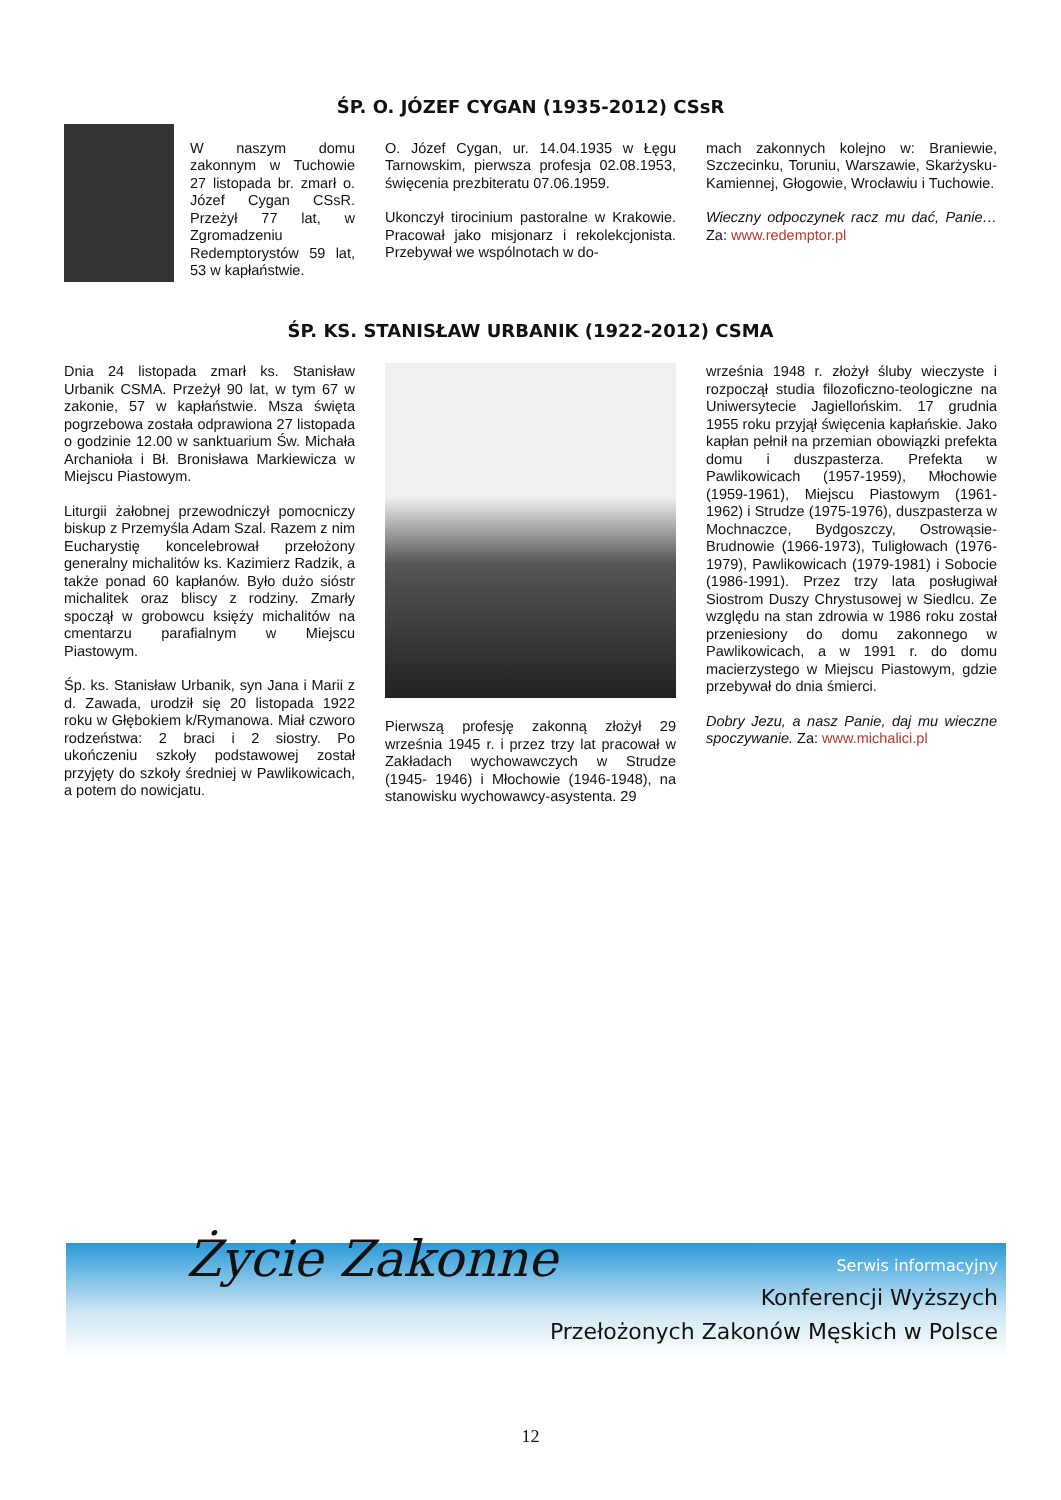ŚP. O. JÓZEF CYGAN (1935-2012) CSsR
W naszym domu zakonnym w Tuchowie 27 listopada br. zmarł o. Józef Cygan CSsR. Przeżył 77 lat, w Zgromadzeniu Redemptorystów 59 lat, 53 w kapłaństwie.
O. Józef Cygan, ur. 14.04.1935 w Łęgu Tarnowskim, pierwsza profesja 02.08.1953, święcenia prezbiteratu 07.06.1959.
Ukonczył tirocinium pastoralne w Krakowie. Pracował jako misjonarz i rekolekcjonista. Przebywał we wspólnotach w do-
mach zakonnych kolejno w: Braniewie, Szczecinku, Toruniu, Warszawie, Skarżysku-Kamiennej, Głogowie, Wrocławiu i Tuchowie.
Wieczny odpoczynek racz mu dać, Panie… Za: www.redemptor.pl
ŚP. KS. STANISŁAW URBANIK (1922-2012) CSMA
Dnia 24 listopada zmarł ks. Stanisław Urbanik CSMA. Przeżył 90 lat, w tym 67 w zakonie, 57 w kapłaństwie. Msza święta pogrzebowa została odprawiona 27 listopada o godzinie 12.00 w sanktuarium Św. Michała Archanioła i Bł. Bronisława Markiewicza w Miejscu Piastowym.
Liturgii żałobnej przewodniczył pomocniczy biskup z Przemyśla Adam Szal. Razem z nim Eucharystię koncelebrował przełożony generalny michalitów ks. Kazimierz Radzik, a także ponad 60 kapłanów. Było dużo sióstr michalitek oraz bliscy z rodziny. Zmarły spoczął w grobowcu księży michalitów na cmentarzu parafialnym w Miejscu Piastowym.
Śp. ks. Stanisław Urbanik, syn Jana i Marii z d. Zawada, urodził się 20 listopada 1922 roku w Głębokiem k/Rymanowa. Miał czworo rodzeństwa: 2 braci i 2 siostry. Po ukończeniu szkoły podstawowej został przyjęty do szkoły średniej w Pawlikowicach, a potem do nowicjatu.
Pierwszą profesję zakonną złożył 29 września 1945 r. i przez trzy lat pracował w Zakładach wychowawczych w Strudze (1945- 1946) i Młochowie (1946-1948), na stanowisku wychowawcy-asystenta. 29
września 1948 r. złożył śluby wieczyste i rozpoczął studia filozoficzno-teologiczne na Uniwersytecie Jagiellońskim. 17 grudnia 1955 roku przyjął święcenia kapłańskie. Jako kapłan pełnił na przemian obowiązki prefekta domu i duszpasterza. Prefekta w Pawlikowicach (1957-1959), Młochowie (1959-1961), Miejscu Piastowym (1961-1962) i Strudze (1975-1976), duszpasterza w Mochnaczce, Bydgoszczy, Ostrowąsie-Brudnowie (1966-1973), Tuligłowach (1976-1979), Pawlikowicach (1979-1981) i Sobocie (1986-1991). Przez trzy lata posługiwał Siostrom Duszy Chrystusowej w Siedlcu. Ze względu na stan zdrowia w 1986 roku został przeniesiony do domu zakonnego w Pawlikowicach, a w 1991 r. do domu macierzystego w Miejscu Piastowym, gdzie przebywał do dnia śmierci.
Dobry Jezu, a nasz Panie, daj mu wieczne spoczywanie. Za: www.michalici.pl
Życie Zakonne Serwis informacyjny
Konferencji Wyższych
Przełożonych Zakonów Męskich w Polsce
12